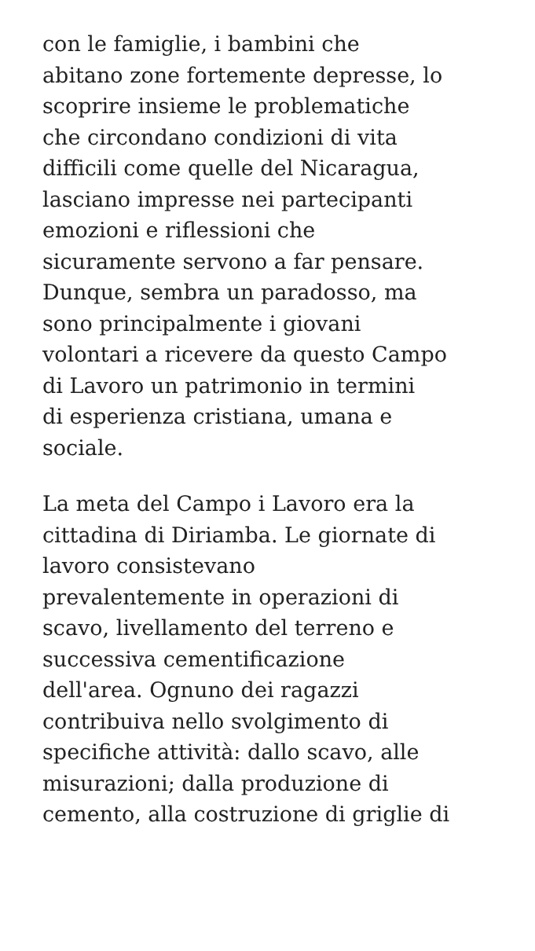con le famiglie, i bambini che
abitano zone fortemente depresse, lo
scoprire insieme le problematiche
che circondano condizioni di vita
difficili come quelle del Nicaragua,
lasciano impresse nei partecipanti
emozioni e riflessioni che
sicuramente servono a far pensare.
Dunque, sembra un paradosso, ma
sono principalmente i giovani
volontari a ricevere da questo Campo
di Lavoro un patrimonio in termini
di esperienza cristiana, umana e
sociale.
La meta del Campo i Lavoro era la
cittadina di Diriamba. Le giornate di
lavoro consistevano
prevalentemente in operazioni di
scavo, livellamento del terreno e
successiva cementificazione
dell'area. Ognuno dei ragazzi
contribuiva nello svolgimento di
specifiche attività: dallo scavo, alle
misurazioni; dalla produzione di
cemento, alla costruzione di griglie di